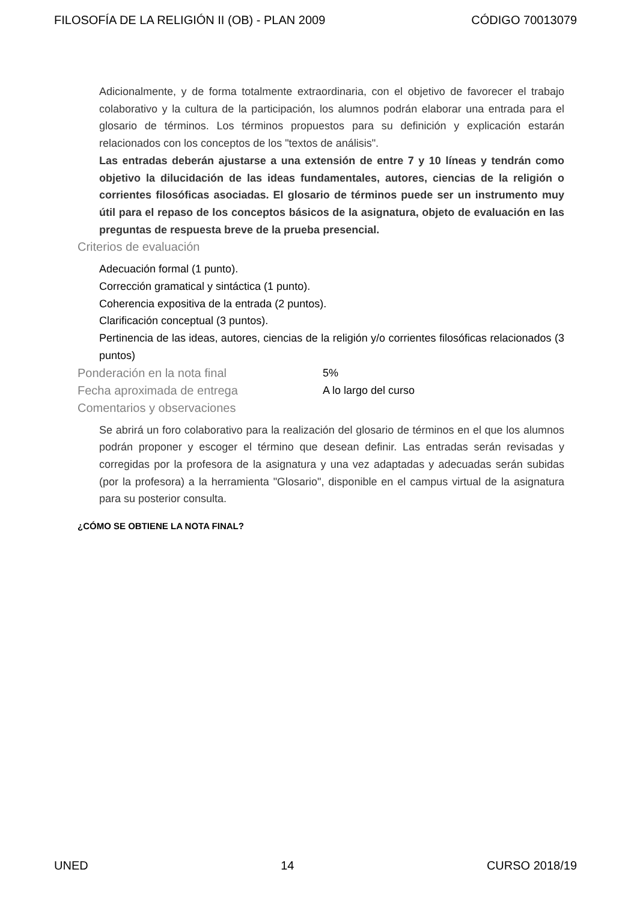FILOSOFÍA DE LA RELIGIÓN II (OB) - PLAN 2009 CÓDIGO 70013079
Adicionalmente, y de forma totalmente extraordinaria, con el objetivo de favorecer el trabajo colaborativo y la cultura de la participación, los alumnos podrán elaborar una entrada para el glosario de términos. Los términos propuestos para su definición y explicación estarán relacionados con los conceptos de los "textos de análisis".
Las entradas deberán ajustarse a una extensión de entre 7 y 10 líneas y tendrán como objetivo la dilucidación de las ideas fundamentales, autores, ciencias de la religión o corrientes filosóficas asociadas. El glosario de términos puede ser un instrumento muy útil para el repaso de los conceptos básicos de la asignatura, objeto de evaluación en las preguntas de respuesta breve de la prueba presencial.
Criterios de evaluación
Adecuación formal (1 punto).
Corrección gramatical y sintáctica (1 punto).
Coherencia expositiva de la entrada (2 puntos).
Clarificación conceptual (3 puntos).
Pertinencia de las ideas, autores, ciencias de la religión y/o corrientes filosóficas relacionados (3 puntos)
Ponderación en la nota final 5%
Fecha aproximada de entrega A lo largo del curso
Comentarios y observaciones
Se abrirá un foro colaborativo para la realización del glosario de términos en el que los alumnos podrán proponer y escoger el término que desean definir. Las entradas serán revisadas y corregidas por la profesora de la asignatura y una vez adaptadas y adecuadas serán subidas (por la profesora) a la herramienta "Glosario", disponible en el campus virtual de la asignatura para su posterior consulta.
¿CÓMO SE OBTIENE LA NOTA FINAL?
UNED 14 CURSO 2018/19